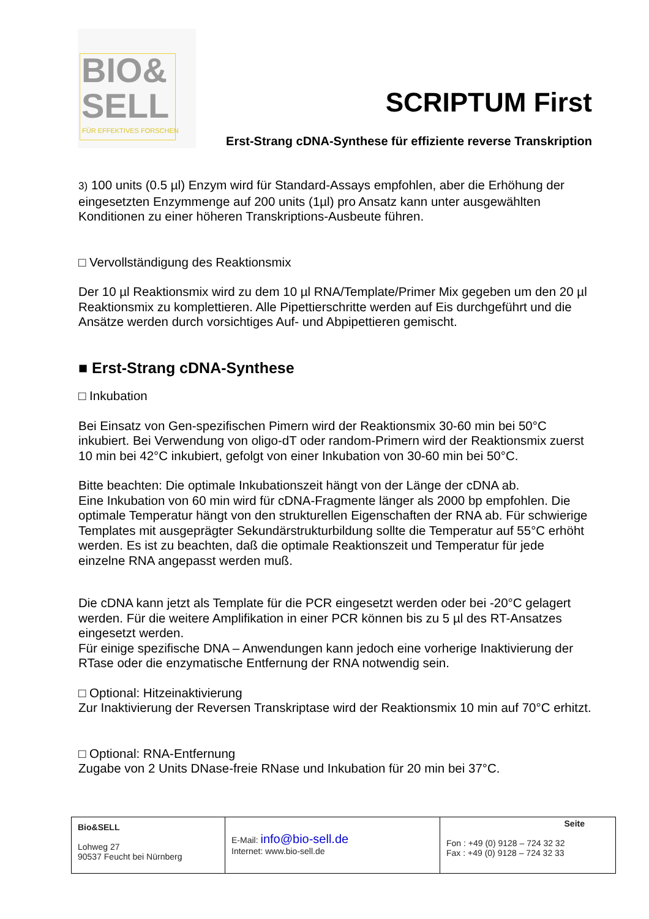BIO&
SELL
FÜR EFFEKTIVES FORSCHEN
SCRIPTUM First
Erst-Strang cDNA-Synthese für effiziente reverse Transkription
3) 100 units (0.5 µl) Enzym wird für Standard-Assays empfohlen, aber die Erhöhung der eingesetzten Enzymmenge auf 200 units (1µl) pro Ansatz kann unter ausgewählten Konditionen zu einer höheren Transkriptions-Ausbeute führen.
□ Vervollständigung des Reaktionsmix
Der 10 µl Reaktionsmix wird zu dem 10 µl RNA/Template/Primer Mix gegeben um den 20 µl Reaktionsmix zu komplettieren. Alle Pipettierschritte werden auf Eis durchgeführt und die Ansätze werden durch vorsichtiges Auf- und Abpipettieren gemischt.
■ Erst-Strang cDNA-Synthese
□ Inkubation
Bei Einsatz von Gen-spezifischen Pimern wird der Reaktionsmix 30-60 min bei 50°C inkubiert. Bei Verwendung von oligo-dT oder random-Primern wird der Reaktionsmix zuerst 10 min bei 42°C inkubiert, gefolgt von einer Inkubation von 30-60 min bei 50°C.
Bitte beachten: Die optimale Inkubationszeit hängt von der Länge der cDNA ab.
Eine Inkubation von 60 min wird für cDNA-Fragmente länger als 2000 bp empfohlen. Die optimale Temperatur hängt von den strukturellen Eigenschaften der RNA ab. Für schwierige Templates mit ausgeprägter Sekundärstrukturbildung sollte die Temperatur auf 55°C erhöht werden. Es ist zu beachten, daß die optimale Reaktionszeit und Temperatur für jede einzelne RNA angepasst werden muß.
Die cDNA kann jetzt als Template für die PCR eingesetzt werden oder bei -20°C gelagert werden. Für die weitere Amplifikation in einer PCR können bis zu 5 µl des RT-Ansatzes eingesetzt werden.
Für einige spezifische DNA – Anwendungen kann jedoch eine vorherige Inaktivierung der RTase oder die enzymatische Entfernung der RNA notwendig sein.
□ Optional: Hitzeinaktivierung
Zur Inaktivierung der Reversen Transkriptase wird der Reaktionsmix 10 min auf 70°C erhitzt.
□ Optional: RNA-Entfernung
Zugabe von 2 Units DNase-freie RNase und Inkubation für 20 min bei 37°C.
| Bio&SELL Lohweg 27 90537 Feucht bei Nürnberg | E-Mail: info@bio-sell.de Internet: www.bio-sell.de | Seite Fon : +49 (0) 9128 – 724 32 32 Fax : +49 (0) 9128 – 724 32 33 |